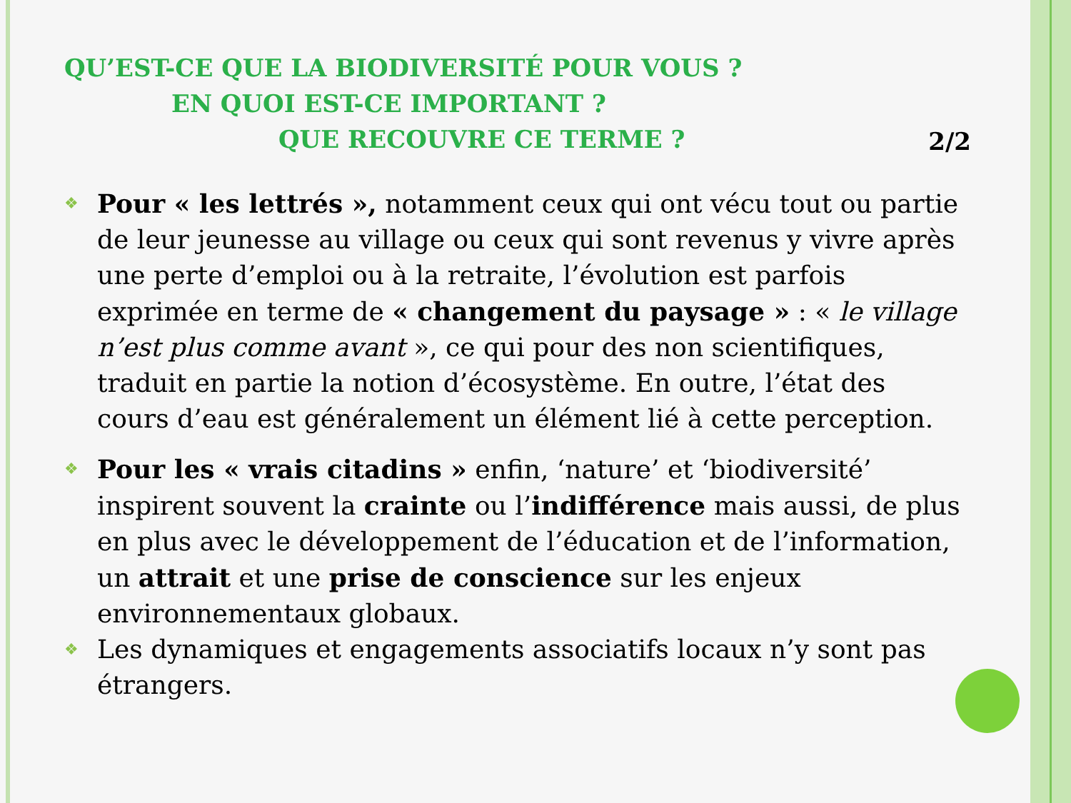QU’EST-CE QUE LA BIODIVERSITÉ POUR VOUS ?
EN QUOI EST-CE IMPORTANT ?
QUE RECOUVRE CE TERME ?
2/2
❖ Pour « les lettrés », notamment ceux qui ont vécu tout ou partie de leur jeunesse au village ou ceux qui sont revenus y vivre après une perte d’emploi ou à la retraite, l’évolution est parfois exprimée en terme de « changement du paysage » : « le village n’est plus comme avant », ce qui pour des non scientifiques, traduit en partie la notion d’écosystème. En outre, l’état des cours d’eau est généralement un élément lié à cette perception.
❖ Pour les « vrais citadins » enfin, ‘nature’ et ‘biodiversité’ inspirent souvent la crainte ou l’indifférence mais aussi, de plus en plus avec le développement de l’éducation et de l’information, un attrait et une prise de conscience sur les enjeux environnementaux globaux.
❖ Les dynamiques et engagements associatifs locaux n’y sont pas étrangers.